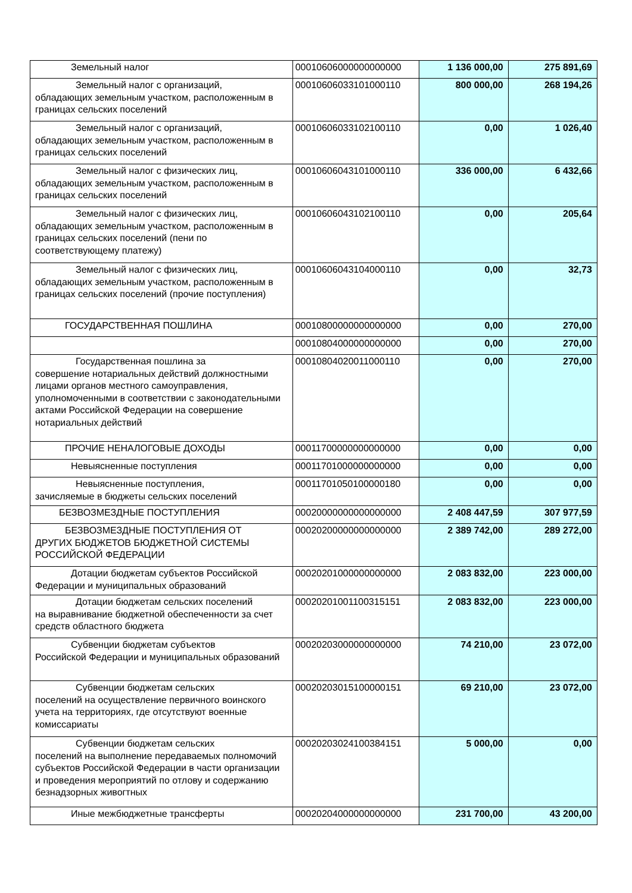| Земельный налог | 00010606000000000000 | 1 136 000,00 | 275 891,69 |
| Земельный налог с организаций, обладающих земельным участком, расположенным в границах сельских поселений | 00010606033101000110 | 800 000,00 | 268 194,26 |
| Земельный налог с организаций, обладающих земельным участком, расположенным в границах сельских поселений | 00010606033102100110 | 0,00 | 1 026,40 |
| Земельный налог с физических лиц, обладающих земельным участком, расположенным в границах сельских поселений | 00010606043101000110 | 336 000,00 | 6 432,66 |
| Земельный налог с физических лиц, обладающих земельным участком, расположенным в границах сельских поселений (пени по соответствующему платежу) | 00010606043102100110 | 0,00 | 205,64 |
| Земельный налог с физических лиц, обладающих земельным участком, расположенным в границах сельских поселений (прочие поступления) | 00010606043104000110 | 0,00 | 32,73 |
| ГОСУДАРСТВЕННАЯ ПОШЛИНА | 00010800000000000000 | 0,00 | 270,00 |
| | 00010804000000000000 | 0,00 | 270,00 |
| Государственная пошлина за совершение нотариальных действий должностными лицами органов местного самоуправления, уполномоченными в соответствии с законодательными актами Российской Федерации на совершение нотариальных действий | 00010804020011000110 | 0,00 | 270,00 |
| ПРОЧИЕ НЕНАЛОГОВЫЕ ДОХОДЫ | 00011700000000000000 | 0,00 | 0,00 |
| Невыясненные поступления | 00011701000000000000 | 0,00 | 0,00 |
| Невыясненные поступления, зачисляемые в бюджеты сельских поселений | 00011701050100000180 | 0,00 | 0,00 |
| БЕЗВОЗМЕЗДНЫЕ ПОСТУПЛЕНИЯ | 00020000000000000000 | 2 408 447,59 | 307 977,59 |
| БЕЗВОЗМЕЗДНЫЕ ПОСТУПЛЕНИЯ ОТ ДРУГИХ БЮДЖЕТОВ БЮДЖЕТНОЙ СИСТЕМЫ РОССИЙСКОЙ ФЕДЕРАЦИИ | 00020200000000000000 | 2 389 742,00 | 289 272,00 |
| Дотации бюджетам субъектов Российской Федерации и муниципальных образований | 00020201000000000000 | 2 083 832,00 | 223 000,00 |
| Дотации бюджетам сельских поселений на выравнивание бюджетной обеспеченности за счет средств областного бюджета | 00020201001100315151 | 2 083 832,00 | 223 000,00 |
| Субвенции бюджетам субъектов Российской Федерации и муниципальных образований | 00020203000000000000 | 74 210,00 | 23 072,00 |
| Субвенции бюджетам сельских поселений на осуществление первичного воинского учета на территориях, где отсутствуют военные комиссариаты | 00020203015100000151 | 69 210,00 | 23 072,00 |
| Субвенции бюджетам сельских поселений на выполнение передаваемых полномочий субъектов Российской Федерации в части организации и проведения мероприятий по отлову и содержанию безнадзорных живогтных | 00020203024100384151 | 5 000,00 | 0,00 |
| Иные межбюджетные трансферты | 00020204000000000000 | 231 700,00 | 43 200,00 |